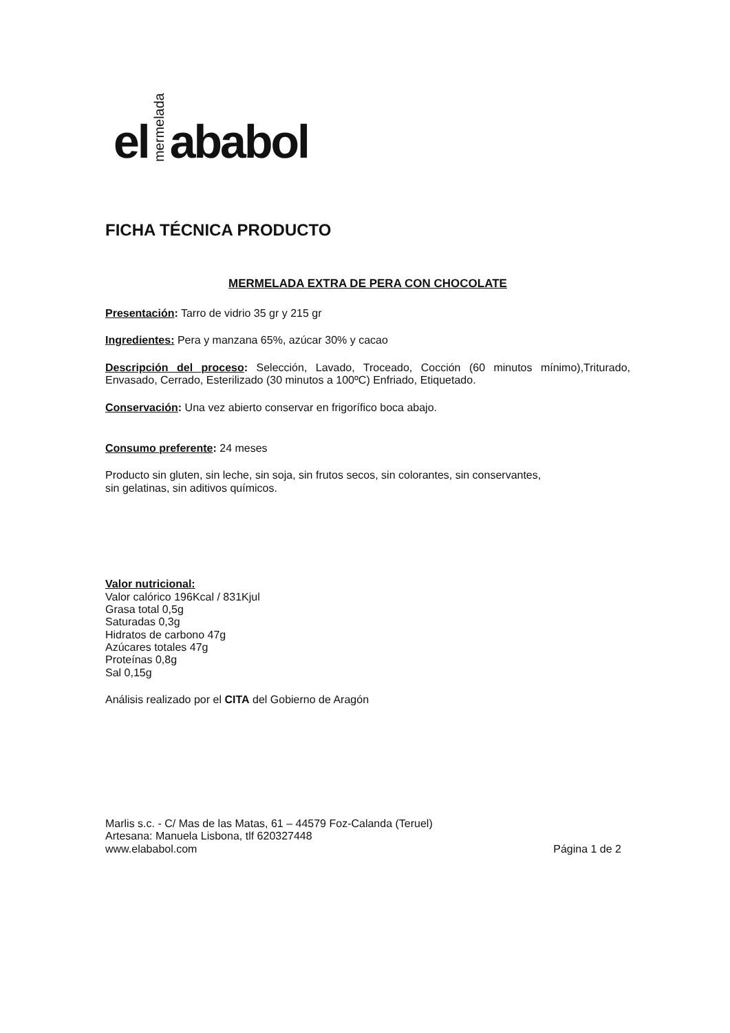el mermelada ababol
FICHA TÉCNICA PRODUCTO
MERMELADA EXTRA DE PERA CON CHOCOLATE
Presentación: Tarro de vidrio 35 gr y 215 gr
Ingredientes: Pera y manzana 65%, azúcar 30% y cacao
Descripción del proceso: Selección, Lavado, Troceado, Cocción (60 minutos mínimo),Triturado, Envasado, Cerrado, Esterilizado (30 minutos a 100ºC) Enfriado, Etiquetado.
Conservación: Una vez abierto conservar en frigorífico boca abajo.
Consumo preferente: 24 meses
Producto sin gluten, sin leche, sin soja, sin frutos secos, sin colorantes, sin conservantes,
sin gelatinas, sin aditivos químicos.
Valor nutricional:
Valor calórico 196Kcal / 831Kjul
Grasa total 0,5g
Saturadas 0,3g
Hidratos de carbono 47g
Azúcares totales 47g
Proteínas 0,8g
Sal 0,15g
Análisis realizado por el CITA del Gobierno de Aragón
Marlis s.c. - C/ Mas de las Matas, 61 – 44579 Foz-Calanda (Teruel)
Artesana: Manuela Lisbona, tlf 620327448
www.elababol.com Página 1 de 2